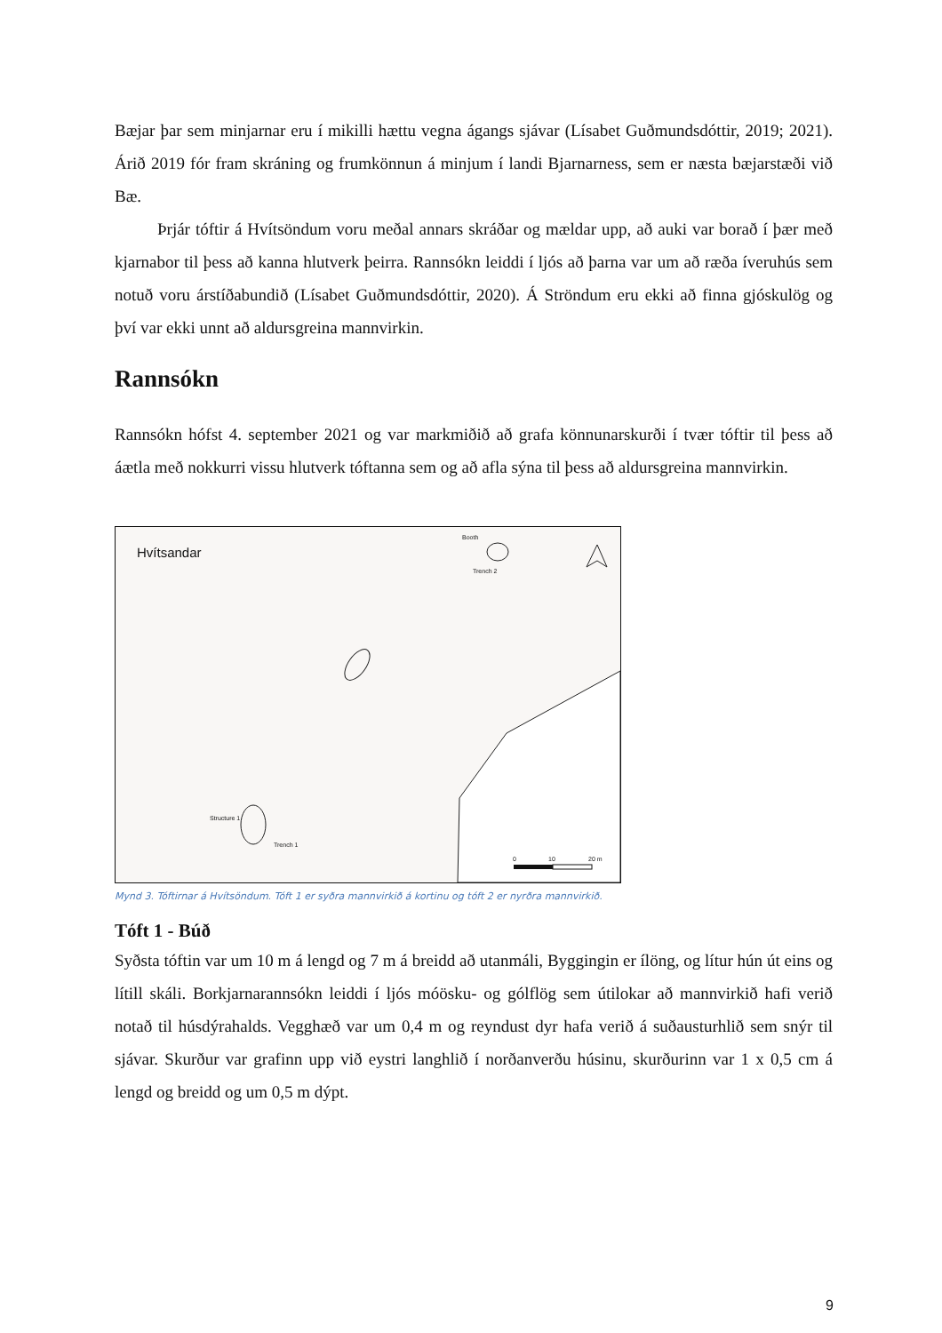Bæjar þar sem minjarnar eru í mikilli hættu vegna ágangs sjávar (Lísabet Guðmundsdóttir, 2019; 2021). Árið 2019 fór fram skráning og frumkönnun á minjum í landi Bjarnarness, sem er næsta bæjarstæði við Bæ.
Þrjár tóftir á Hvítsöndum voru meðal annars skráðar og mældar upp, að auki var borað í þær með kjarnabor til þess að kanna hlutverk þeirra. Rannsókn leiddi í ljós að þarna var um að ræða íveruhús sem notuð voru árstíðabundið (Lísabet Guðmundsdóttir, 2020). Á Ströndum eru ekki að finna gjóskulög og því var ekki unnt að aldursgreina mannvirkin.
Rannsókn
Rannsókn hófst 4. september 2021 og var markmiðið að grafa könnunarskurði í tvær tóftir til þess að áætla með nokkurri vissu hlutverk tóftanna sem og að afla sýna til þess að aldursgreina mannvirkin.
Hvítsandar
Booth
Trench 2
Structure 1
Trench 1
0 10 20 m
Mynd 3. Tóftirnar á Hvítsöndum. Tóft 1 er syðra mannvirkið á kortinu og tóft 2 er nyrðra mannvirkið.
Tóft 1 - Búð
Syðsta tóftin var um 10 m á lengd og 7 m á breidd að utanmáli, Byggingin er ílöng, og lítur hún út eins og lítill skáli. Borkjarnarannsókn leiddi í ljós móösku- og gólflög sem útilokar að mannvirkið hafi verið notað til húsdýrahalds. Vegghæð var um 0,4 m og reyndust dyr hafa verið á suðausturhlið sem snýr til sjávar. Skurður var grafinn upp við eystri langhlið í norðanverðu húsinu, skurðurinn var 1 x 0,5 cm á lengd og breidd og um 0,5 m dýpt.
9